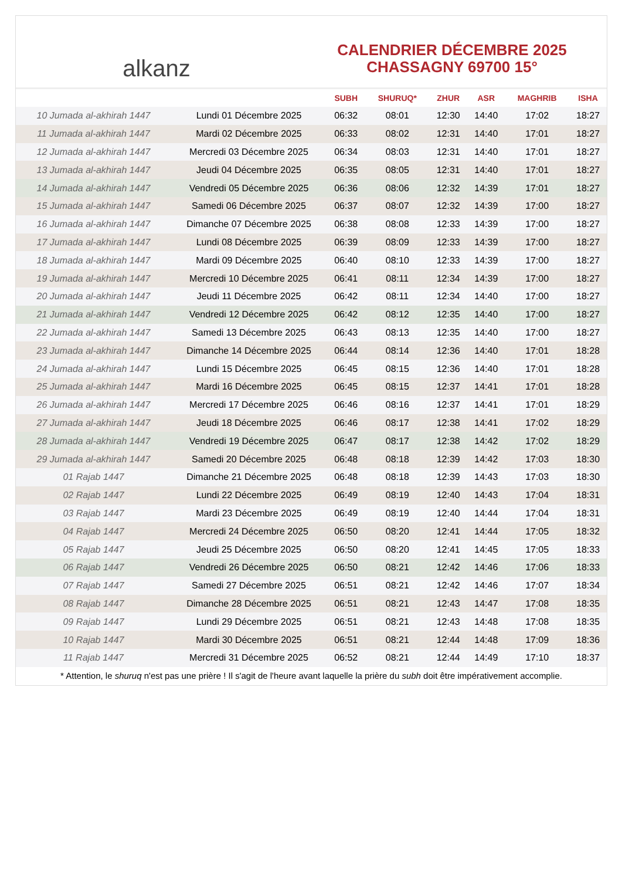alkanz
CALENDRIER DÉCEMBRE 2025
CHASSAGNY 69700 15°
| | | SUBH | SHURUQ* | ZHUR | ASR | MAGHRIB | ISHA |
| --- | --- | --- | --- | --- | --- | --- | --- |
| 10 Jumada al-akhirah 1447 | Lundi 01 Décembre 2025 | 06:32 | 08:01 | 12:30 | 14:40 | 17:02 | 18:27 |
| 11 Jumada al-akhirah 1447 | Mardi 02 Décembre 2025 | 06:33 | 08:02 | 12:31 | 14:40 | 17:01 | 18:27 |
| 12 Jumada al-akhirah 1447 | Mercredi 03 Décembre 2025 | 06:34 | 08:03 | 12:31 | 14:40 | 17:01 | 18:27 |
| 13 Jumada al-akhirah 1447 | Jeudi 04 Décembre 2025 | 06:35 | 08:05 | 12:31 | 14:40 | 17:01 | 18:27 |
| 14 Jumada al-akhirah 1447 | Vendredi 05 Décembre 2025 | 06:36 | 08:06 | 12:32 | 14:39 | 17:01 | 18:27 |
| 15 Jumada al-akhirah 1447 | Samedi 06 Décembre 2025 | 06:37 | 08:07 | 12:32 | 14:39 | 17:00 | 18:27 |
| 16 Jumada al-akhirah 1447 | Dimanche 07 Décembre 2025 | 06:38 | 08:08 | 12:33 | 14:39 | 17:00 | 18:27 |
| 17 Jumada al-akhirah 1447 | Lundi 08 Décembre 2025 | 06:39 | 08:09 | 12:33 | 14:39 | 17:00 | 18:27 |
| 18 Jumada al-akhirah 1447 | Mardi 09 Décembre 2025 | 06:40 | 08:10 | 12:33 | 14:39 | 17:00 | 18:27 |
| 19 Jumada al-akhirah 1447 | Mercredi 10 Décembre 2025 | 06:41 | 08:11 | 12:34 | 14:39 | 17:00 | 18:27 |
| 20 Jumada al-akhirah 1447 | Jeudi 11 Décembre 2025 | 06:42 | 08:11 | 12:34 | 14:40 | 17:00 | 18:27 |
| 21 Jumada al-akhirah 1447 | Vendredi 12 Décembre 2025 | 06:42 | 08:12 | 12:35 | 14:40 | 17:00 | 18:27 |
| 22 Jumada al-akhirah 1447 | Samedi 13 Décembre 2025 | 06:43 | 08:13 | 12:35 | 14:40 | 17:00 | 18:27 |
| 23 Jumada al-akhirah 1447 | Dimanche 14 Décembre 2025 | 06:44 | 08:14 | 12:36 | 14:40 | 17:01 | 18:28 |
| 24 Jumada al-akhirah 1447 | Lundi 15 Décembre 2025 | 06:45 | 08:15 | 12:36 | 14:40 | 17:01 | 18:28 |
| 25 Jumada al-akhirah 1447 | Mardi 16 Décembre 2025 | 06:45 | 08:15 | 12:37 | 14:41 | 17:01 | 18:28 |
| 26 Jumada al-akhirah 1447 | Mercredi 17 Décembre 2025 | 06:46 | 08:16 | 12:37 | 14:41 | 17:01 | 18:29 |
| 27 Jumada al-akhirah 1447 | Jeudi 18 Décembre 2025 | 06:46 | 08:17 | 12:38 | 14:41 | 17:02 | 18:29 |
| 28 Jumada al-akhirah 1447 | Vendredi 19 Décembre 2025 | 06:47 | 08:17 | 12:38 | 14:42 | 17:02 | 18:29 |
| 29 Jumada al-akhirah 1447 | Samedi 20 Décembre 2025 | 06:48 | 08:18 | 12:39 | 14:42 | 17:03 | 18:30 |
| 01 Rajab 1447 | Dimanche 21 Décembre 2025 | 06:48 | 08:18 | 12:39 | 14:43 | 17:03 | 18:30 |
| 02 Rajab 1447 | Lundi 22 Décembre 2025 | 06:49 | 08:19 | 12:40 | 14:43 | 17:04 | 18:31 |
| 03 Rajab 1447 | Mardi 23 Décembre 2025 | 06:49 | 08:19 | 12:40 | 14:44 | 17:04 | 18:31 |
| 04 Rajab 1447 | Mercredi 24 Décembre 2025 | 06:50 | 08:20 | 12:41 | 14:44 | 17:05 | 18:32 |
| 05 Rajab 1447 | Jeudi 25 Décembre 2025 | 06:50 | 08:20 | 12:41 | 14:45 | 17:05 | 18:33 |
| 06 Rajab 1447 | Vendredi 26 Décembre 2025 | 06:50 | 08:21 | 12:42 | 14:46 | 17:06 | 18:33 |
| 07 Rajab 1447 | Samedi 27 Décembre 2025 | 06:51 | 08:21 | 12:42 | 14:46 | 17:07 | 18:34 |
| 08 Rajab 1447 | Dimanche 28 Décembre 2025 | 06:51 | 08:21 | 12:43 | 14:47 | 17:08 | 18:35 |
| 09 Rajab 1447 | Lundi 29 Décembre 2025 | 06:51 | 08:21 | 12:43 | 14:48 | 17:08 | 18:35 |
| 10 Rajab 1447 | Mardi 30 Décembre 2025 | 06:51 | 08:21 | 12:44 | 14:48 | 17:09 | 18:36 |
| 11 Rajab 1447 | Mercredi 31 Décembre 2025 | 06:52 | 08:21 | 12:44 | 14:49 | 17:10 | 18:37 |
* Attention, le shuruq n'est pas une prière ! Il s'agit de l'heure avant laquelle la prière du subh doit être impérativement accomplie.